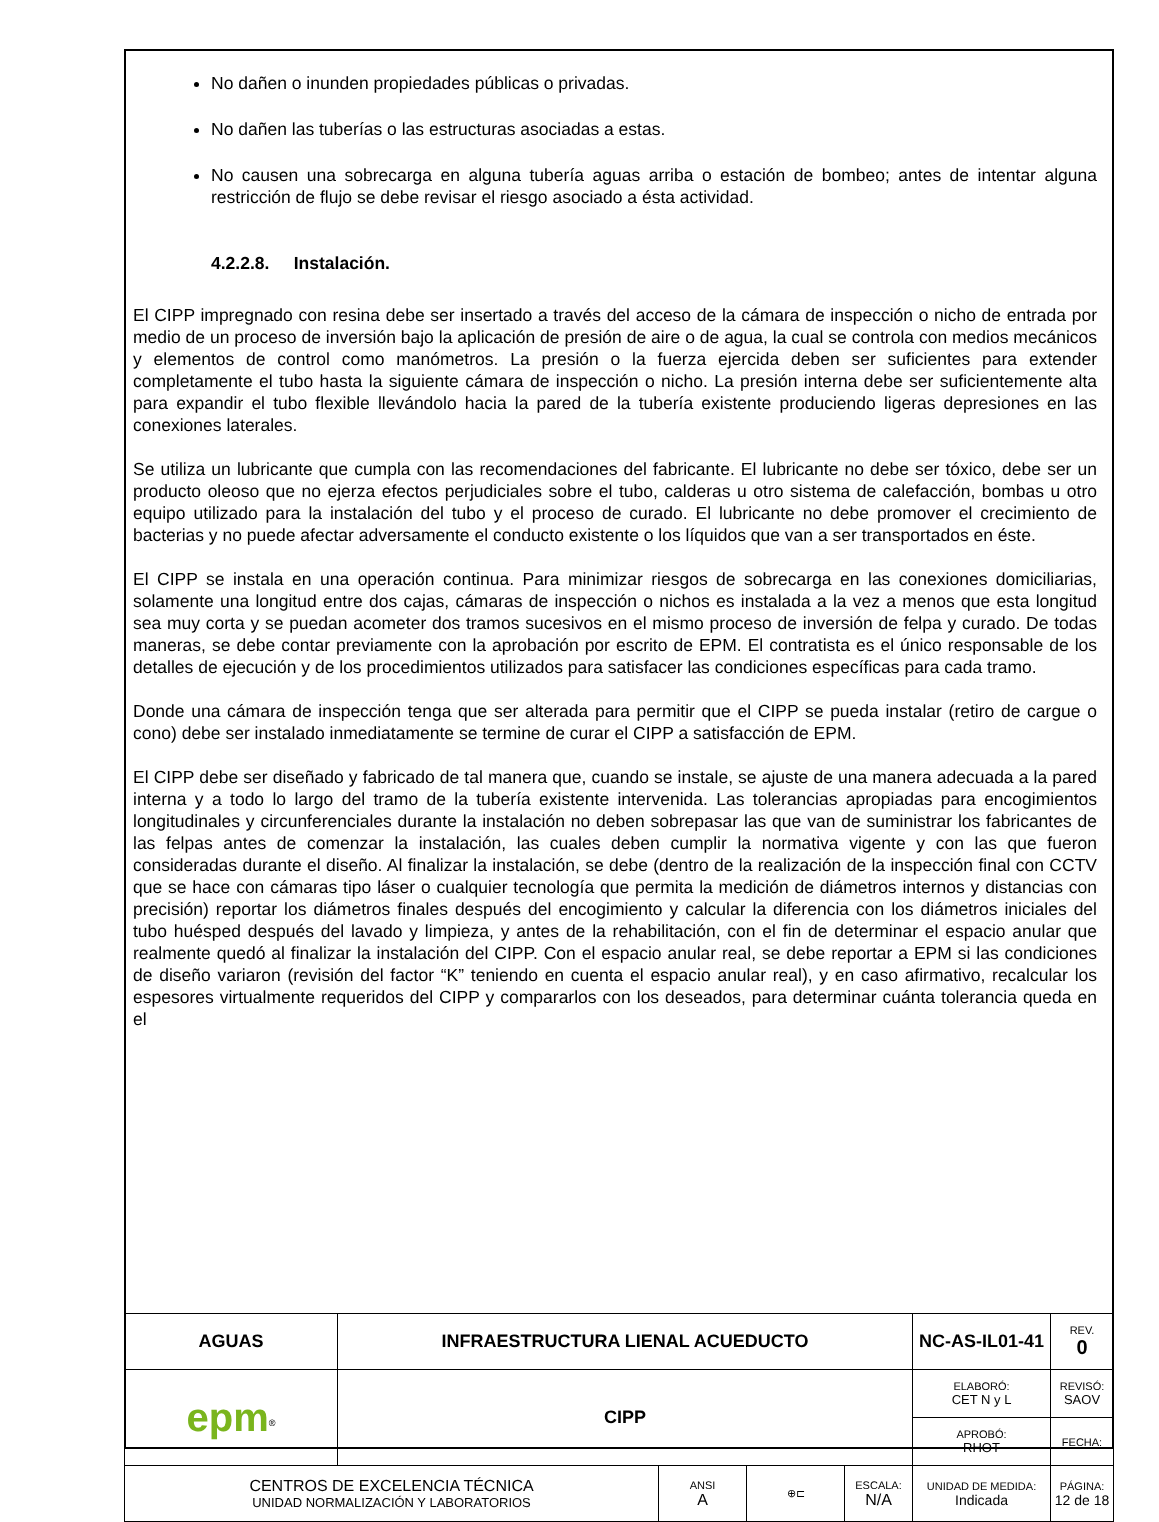No dañen o inunden propiedades públicas o privadas.
No dañen las tuberías o las estructuras asociadas a estas.
No causen una sobrecarga en alguna tubería aguas arriba o estación de bombeo; antes de intentar alguna restricción de flujo se debe revisar el riesgo asociado a ésta actividad.
4.2.2.8. Instalación.
El CIPP impregnado con resina debe ser insertado a través del acceso de la cámara de inspección o nicho de entrada por medio de un proceso de inversión bajo la aplicación de presión de aire o de agua, la cual se controla con medios mecánicos y elementos de control como manómetros. La presión o la fuerza ejercida deben ser suficientes para extender completamente el tubo hasta la siguiente cámara de inspección o nicho. La presión interna debe ser suficientemente alta para expandir el tubo flexible llevándolo hacia la pared de la tubería existente produciendo ligeras depresiones en las conexiones laterales.
Se utiliza un lubricante que cumpla con las recomendaciones del fabricante. El lubricante no debe ser tóxico, debe ser un producto oleoso que no ejerza efectos perjudiciales sobre el tubo, calderas u otro sistema de calefacción, bombas u otro equipo utilizado para la instalación del tubo y el proceso de curado. El lubricante no debe promover el crecimiento de bacterias y no puede afectar adversamente el conducto existente o los líquidos que van a ser transportados en éste.
El CIPP se instala en una operación continua. Para minimizar riesgos de sobrecarga en las conexiones domiciliarias, solamente una longitud entre dos cajas, cámaras de inspección o nichos es instalada a la vez a menos que esta longitud sea muy corta y se puedan acometer dos tramos sucesivos en el mismo proceso de inversión de felpa y curado. De todas maneras, se debe contar previamente con la aprobación por escrito de EPM. El contratista es el único responsable de los detalles de ejecución y de los procedimientos utilizados para satisfacer las condiciones específicas para cada tramo.
Donde una cámara de inspección tenga que ser alterada para permitir que el CIPP se pueda instalar (retiro de cargue o cono) debe ser instalado inmediatamente se termine de curar el CIPP a satisfacción de EPM.
El CIPP debe ser diseñado y fabricado de tal manera que, cuando se instale, se ajuste de una manera adecuada a la pared interna y a todo lo largo del tramo de la tubería existente intervenida. Las tolerancias apropiadas para encogimientos longitudinales y circunferenciales durante la instalación no deben sobrepasar las que van de suministrar los fabricantes de las felpas antes de comenzar la instalación, las cuales deben cumplir la normativa vigente y con las que fueron consideradas durante el diseño. Al finalizar la instalación, se debe (dentro de la realización de la inspección final con CCTV que se hace con cámaras tipo láser o cualquier tecnología que permita la medición de diámetros internos y distancias con precisión) reportar los diámetros finales después del encogimiento y calcular la diferencia con los diámetros iniciales del tubo huésped después del lavado y limpieza, y antes de la rehabilitación, con el fin de determinar el espacio anular que realmente quedó al finalizar la instalación del CIPP. Con el espacio anular real, se debe reportar a EPM si las condiciones de diseño variaron (revisión del factor “K” teniendo en cuenta el espacio anular real), y en caso afirmativo, recalcular los espesores virtualmente requeridos del CIPP y compararlos con los deseados, para determinar cuánta tolerancia queda en el
| AGUAS | INFRAESTRUCTURA LIENAL ACUEDUCTO | | | | NC-AS-IL01-41 | | REV. 0 |
| epm<sup>®</sup> | CIPP | | | | ELABORÓ: CET N y L | REVISÓ: SAOV | |
| | | | | | APROBÓ: RHOT | FECHA: | |
| CENTROS DE EXCELENCIA TÉCNICA UNIDAD NORMALIZACIÓN Y LABORATORIOS | | ANSI A | ⊕⊏ | ESCALA: N/A | UNIDAD DE MEDIDA: Indicada | PÁGINA: 12 de 18 | |